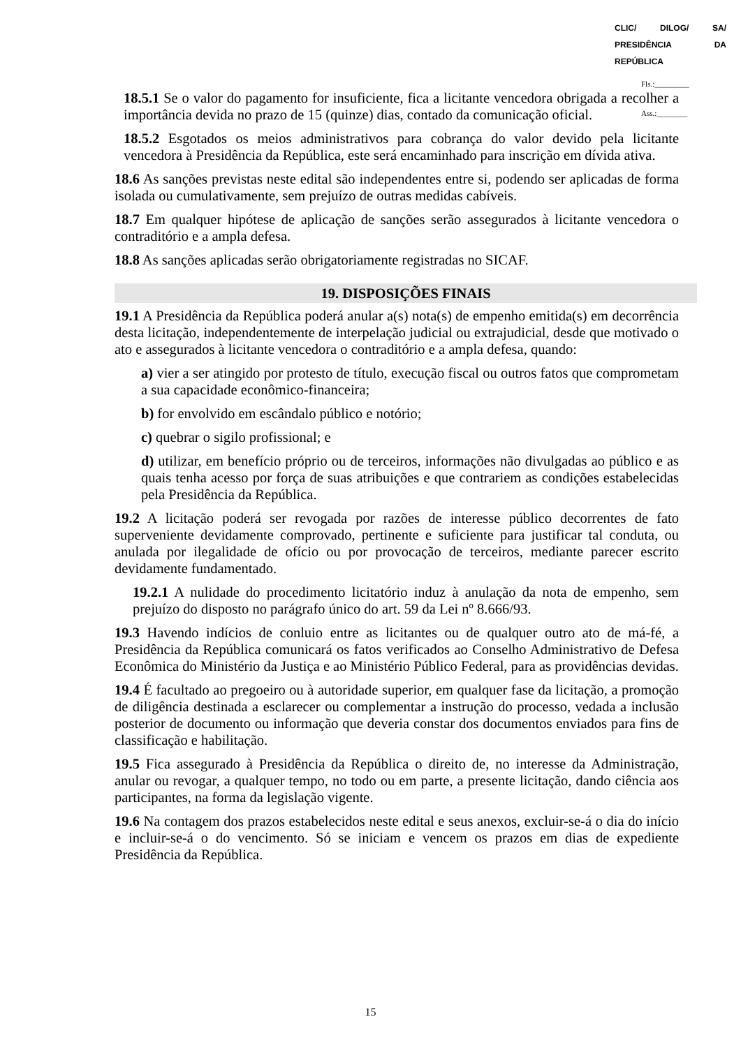CLIC/ DILOG/ SA/ PRESIDÊNCIA DA REPÚBLICA
Fls.:_________
Ass.:________
18.5.1 Se o valor do pagamento for insuficiente, fica a licitante vencedora obrigada a recolher a importância devida no prazo de 15 (quinze) dias, contado da comunicação oficial.
18.5.2 Esgotados os meios administrativos para cobrança do valor devido pela licitante vencedora à Presidência da República, este será encaminhado para inscrição em dívida ativa.
18.6 As sanções previstas neste edital são independentes entre si, podendo ser aplicadas de forma isolada ou cumulativamente, sem prejuízo de outras medidas cabíveis.
18.7 Em qualquer hipótese de aplicação de sanções serão assegurados à licitante vencedora o contraditório e a ampla defesa.
18.8 As sanções aplicadas serão obrigatoriamente registradas no SICAF.
19. DISPOSIÇÕES FINAIS
19.1 A Presidência da República poderá anular a(s) nota(s) de empenho emitida(s) em decorrência desta licitação, independentemente de interpelação judicial ou extrajudicial, desde que motivado o ato e assegurados à licitante vencedora o contraditório e a ampla defesa, quando:
a) vier a ser atingido por protesto de título, execução fiscal ou outros fatos que comprometam a sua capacidade econômico-financeira;
b) for envolvido em escândalo público e notório;
c) quebrar o sigilo profissional; e
d) utilizar, em benefício próprio ou de terceiros, informações não divulgadas ao público e as quais tenha acesso por força de suas atribuições e que contrariem as condições estabelecidas pela Presidência da República.
19.2 A licitação poderá ser revogada por razões de interesse público decorrentes de fato superveniente devidamente comprovado, pertinente e suficiente para justificar tal conduta, ou anulada por ilegalidade de ofício ou por provocação de terceiros, mediante parecer escrito devidamente fundamentado.
19.2.1 A nulidade do procedimento licitatório induz à anulação da nota de empenho, sem prejuízo do disposto no parágrafo único do art. 59 da Lei nº 8.666/93.
19.3 Havendo indícios de conluio entre as licitantes ou de qualquer outro ato de má-fé, a Presidência da República comunicará os fatos verificados ao Conselho Administrativo de Defesa Econômica do Ministério da Justiça e ao Ministério Público Federal, para as providências devidas.
19.4 É facultado ao pregoeiro ou à autoridade superior, em qualquer fase da licitação, a promoção de diligência destinada a esclarecer ou complementar a instrução do processo, vedada a inclusão posterior de documento ou informação que deveria constar dos documentos enviados para fins de classificação e habilitação.
19.5 Fica assegurado à Presidência da República o direito de, no interesse da Administração, anular ou revogar, a qualquer tempo, no todo ou em parte, a presente licitação, dando ciência aos participantes, na forma da legislação vigente.
19.6 Na contagem dos prazos estabelecidos neste edital e seus anexos, excluir-se-á o dia do início e incluir-se-á o do vencimento. Só se iniciam e vencem os prazos em dias de expediente Presidência da República.
15